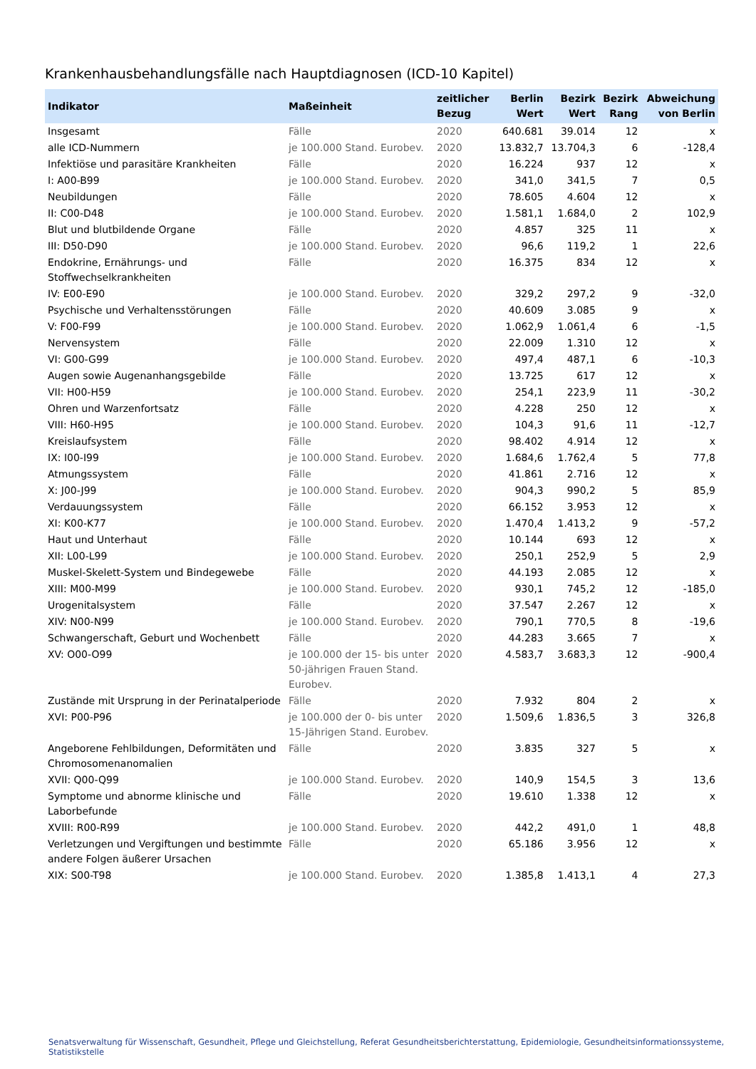Krankenhausbehandlungsfälle nach Hauptdiagnosen (ICD-10 Kapitel)
| Indikator | Maßeinheit | zeitlicher Bezug | Berlin Wert | Bezirk Wert | Bezirk Rang | Abweichung von Berlin |
| --- | --- | --- | --- | --- | --- | --- |
| Insgesamt | Fälle | 2020 | 640.681 | 39.014 | 12 | x |
| alle ICD-Nummern | je 100.000 Stand. Eurobev. | 2020 | 13.832,7 | 13.704,3 | 6 | -128,4 |
| Infektiöse und parasitäre Krankheiten | Fälle | 2020 | 16.224 | 937 | 12 | x |
| I: A00-B99 | je 100.000 Stand. Eurobev. | 2020 | 341,0 | 341,5 | 7 | 0,5 |
| Neubildungen | Fälle | 2020 | 78.605 | 4.604 | 12 | x |
| II: C00-D48 | je 100.000 Stand. Eurobev. | 2020 | 1.581,1 | 1.684,0 | 2 | 102,9 |
| Blut und blutbildende Organe | Fälle | 2020 | 4.857 | 325 | 11 | x |
| III: D50-D90 | je 100.000 Stand. Eurobev. | 2020 | 96,6 | 119,2 | 1 | 22,6 |
| Endokrine, Ernährungs- und Stoffwechselkrankheiten | Fälle | 2020 | 16.375 | 834 | 12 | x |
| IV: E00-E90 | je 100.000 Stand. Eurobev. | 2020 | 329,2 | 297,2 | 9 | -32,0 |
| Psychische und Verhaltensstörungen | Fälle | 2020 | 40.609 | 3.085 | 9 | x |
| V: F00-F99 | je 100.000 Stand. Eurobev. | 2020 | 1.062,9 | 1.061,4 | 6 | -1,5 |
| Nervensystem | Fälle | 2020 | 22.009 | 1.310 | 12 | x |
| VI: G00-G99 | je 100.000 Stand. Eurobev. | 2020 | 497,4 | 487,1 | 6 | -10,3 |
| Augen sowie Augenanhangsgebilde | Fälle | 2020 | 13.725 | 617 | 12 | x |
| VII: H00-H59 | je 100.000 Stand. Eurobev. | 2020 | 254,1 | 223,9 | 11 | -30,2 |
| Ohren und Warzenfortsatz | Fälle | 2020 | 4.228 | 250 | 12 | x |
| VIII: H60-H95 | je 100.000 Stand. Eurobev. | 2020 | 104,3 | 91,6 | 11 | -12,7 |
| Kreislaufsystem | Fälle | 2020 | 98.402 | 4.914 | 12 | x |
| IX: I00-I99 | je 100.000 Stand. Eurobev. | 2020 | 1.684,6 | 1.762,4 | 5 | 77,8 |
| Atmungssystem | Fälle | 2020 | 41.861 | 2.716 | 12 | x |
| X: J00-J99 | je 100.000 Stand. Eurobev. | 2020 | 904,3 | 990,2 | 5 | 85,9 |
| Verdauungssystem | Fälle | 2020 | 66.152 | 3.953 | 12 | x |
| XI: K00-K77 | je 100.000 Stand. Eurobev. | 2020 | 1.470,4 | 1.413,2 | 9 | -57,2 |
| Haut und Unterhaut | Fälle | 2020 | 10.144 | 693 | 12 | x |
| XII: L00-L99 | je 100.000 Stand. Eurobev. | 2020 | 250,1 | 252,9 | 5 | 2,9 |
| Muskel-Skelett-System und Bindegewebe | Fälle | 2020 | 44.193 | 2.085 | 12 | x |
| XIII: M00-M99 | je 100.000 Stand. Eurobev. | 2020 | 930,1 | 745,2 | 12 | -185,0 |
| Urogenitalsystem | Fälle | 2020 | 37.547 | 2.267 | 12 | x |
| XIV: N00-N99 | je 100.000 Stand. Eurobev. | 2020 | 790,1 | 770,5 | 8 | -19,6 |
| Schwangerschaft, Geburt und Wochenbett | Fälle | 2020 | 44.283 | 3.665 | 7 | x |
| XV: O00-O99 | je 100.000 der 15- bis unter 50-jährigen Frauen Stand. Eurobev. | 2020 | 4.583,7 | 3.683,3 | 12 | -900,4 |
| Zustände mit Ursprung in der Perinatalperiode | Fälle | 2020 | 7.932 | 804 | 2 | x |
| XVI: P00-P96 | je 100.000 der 0- bis unter 15-Jährigen Stand. Eurobev. | 2020 | 1.509,6 | 1.836,5 | 3 | 326,8 |
| Angeborene Fehlbildungen, Deformitäten und Chromosomenanomalien | Fälle | 2020 | 3.835 | 327 | 5 | x |
| XVII: Q00-Q99 | je 100.000 Stand. Eurobev. | 2020 | 140,9 | 154,5 | 3 | 13,6 |
| Symptome und abnorme klinische und Laborbefunde | Fälle | 2020 | 19.610 | 1.338 | 12 | x |
| XVIII: R00-R99 | je 100.000 Stand. Eurobev. | 2020 | 442,2 | 491,0 | 1 | 48,8 |
| Verletzungen und Vergiftungen und bestimmte andere Folgen äußerer Ursachen | Fälle | 2020 | 65.186 | 3.956 | 12 | x |
| XIX: S00-T98 | je 100.000 Stand. Eurobev. | 2020 | 1.385,8 | 1.413,1 | 4 | 27,3 |
Senatsverwaltung für Wissenschaft, Gesundheit, Pflege und Gleichstellung, Referat Gesundheitsberichterstattung, Epidemiologie, Gesundheitsinformationssysteme, Statistikstelle